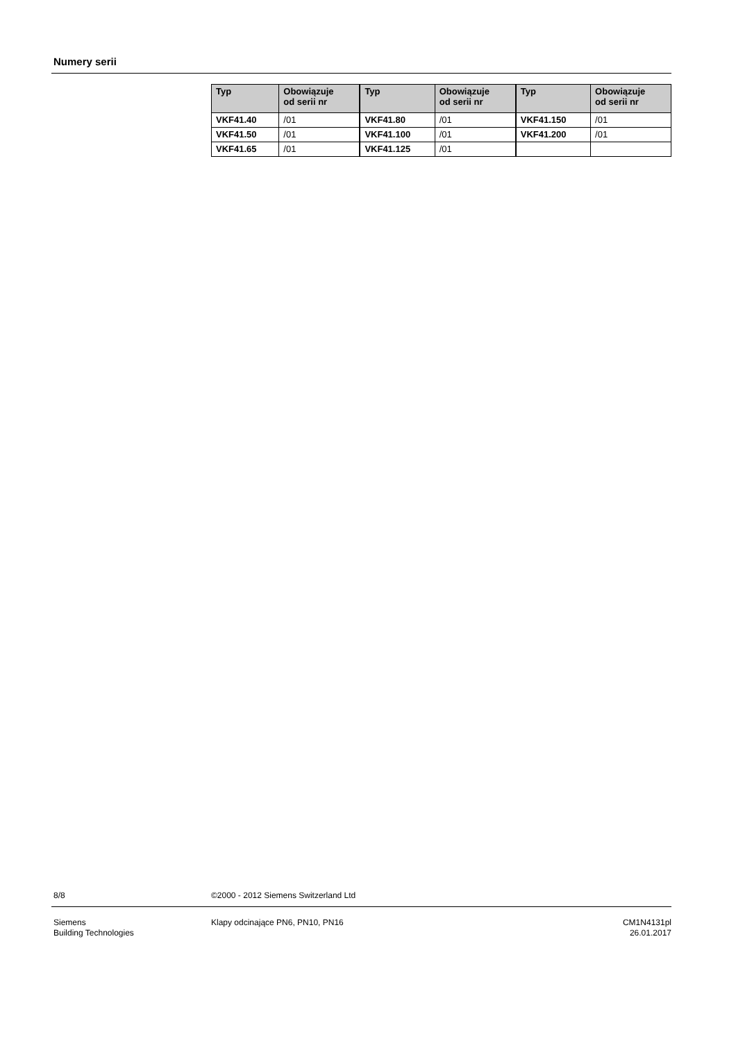Numery serii
| Typ | Obowiązuje od serii nr | Typ | Obowiązuje od serii nr | Typ | Obowiązuje od serii nr |
| --- | --- | --- | --- | --- | --- |
| VKF41.40 | /01 | VKF41.80 | /01 | VKF41.150 | /01 |
| VKF41.50 | /01 | VKF41.100 | /01 | VKF41.200 | /01 |
| VKF41.65 | /01 | VKF41.125 | /01 | | |
8/8
©2000 - 2012 Siemens Switzerland Ltd
Siemens
Building Technologies
Klapy odcinające PN6, PN10, PN16
CM1N4131pl
26.01.2017